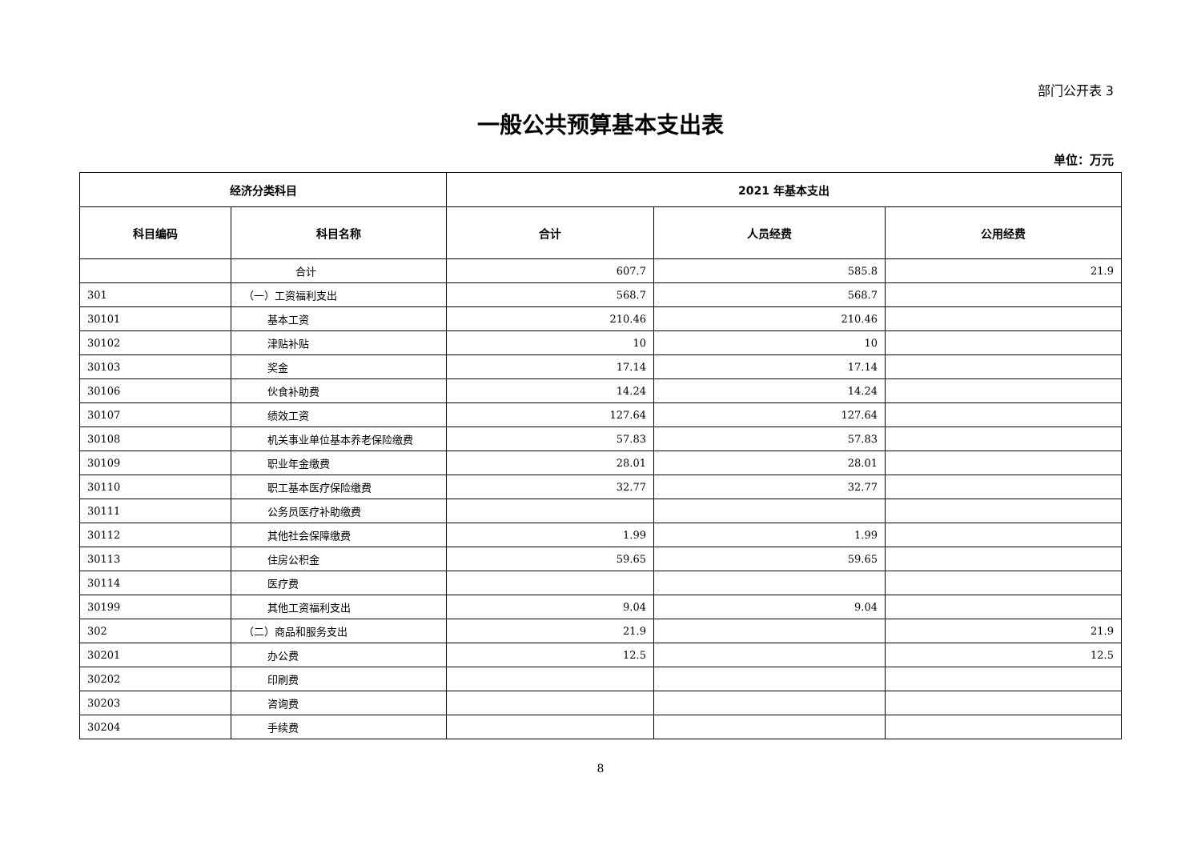部门公开表 3
一般公共预算基本支出表
单位：万元
| 经济分类科目 | | 2021 年基本支出 | | |
| --- | --- | --- | --- | --- |
| 科目编码 | 科目名称 | 合计 | 人员经费 | 公用经费 |
| | 合计 | 607.7 | 585.8 | 21.9 |
| 301 | （一）工资福利支出 | 568.7 | 568.7 | |
| 30101 | 基本工资 | 210.46 | 210.46 | |
| 30102 | 津贴补贴 | 10 | 10 | |
| 30103 | 奖金 | 17.14 | 17.14 | |
| 30106 | 伙食补助费 | 14.24 | 14.24 | |
| 30107 | 绩效工资 | 127.64 | 127.64 | |
| 30108 | 机关事业单位基本养老保险缴费 | 57.83 | 57.83 | |
| 30109 | 职业年金缴费 | 28.01 | 28.01 | |
| 30110 | 职工基本医疗保险缴费 | 32.77 | 32.77 | |
| 30111 | 公务员医疗补助缴费 | | | |
| 30112 | 其他社会保障缴费 | 1.99 | 1.99 | |
| 30113 | 住房公积金 | 59.65 | 59.65 | |
| 30114 | 医疗费 | | | |
| 30199 | 其他工资福利支出 | 9.04 | 9.04 | |
| 302 | （二）商品和服务支出 | 21.9 | | 21.9 |
| 30201 | 办公费 | 12.5 | | 12.5 |
| 30202 | 印刷费 | | | |
| 30203 | 咨询费 | | | |
| 30204 | 手续费 | | | |
8